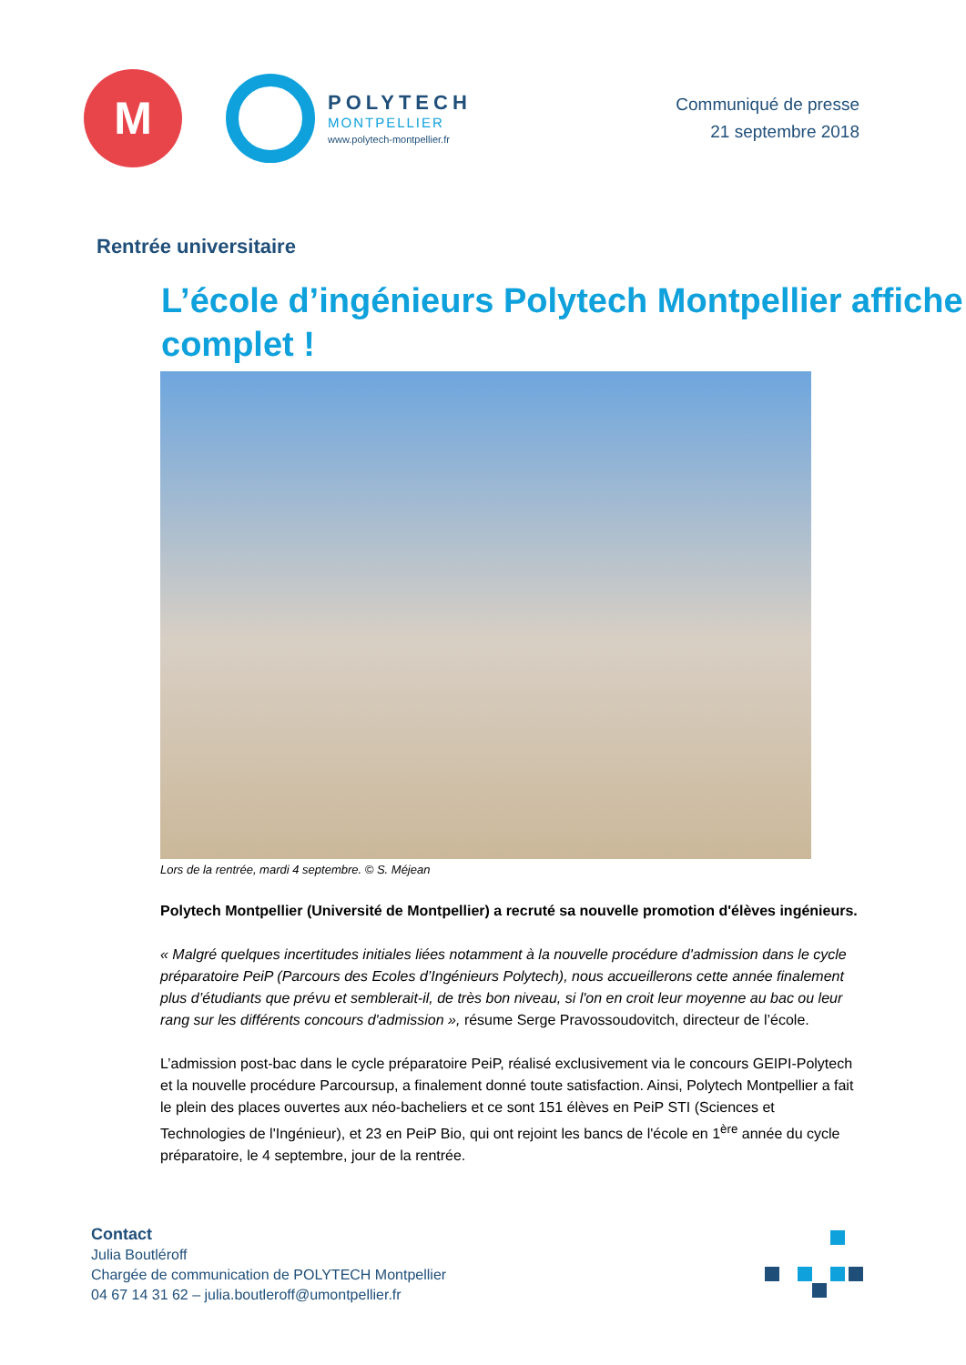M
POLYTECH
MONTPELLIER
www.polytech-montpellier.fr
Communiqué de presse
21 septembre 2018
Rentrée universitaire
L’école d’ingénieurs Polytech Montpellier affiche complet !
Lors de la rentrée, mardi 4 septembre. © S. Méjean
Polytech Montpellier (Université de Montpellier) a recruté sa nouvelle promotion d'élèves ingénieurs.
« Malgré quelques incertitudes initiales liées notamment à la nouvelle procédure d'admission dans le cycle préparatoire PeiP (Parcours des Ecoles d’Ingénieurs Polytech), nous accueillerons cette année finalement plus d’étudiants que prévu et semblerait-il, de très bon niveau, si l'on en croit leur moyenne au bac ou leur rang sur les différents concours d'admission », résume Serge Pravossoudovitch, directeur de l’école.
L’admission post-bac dans le cycle préparatoire PeiP, réalisé exclusivement via le concours GEIPI-Polytech et la nouvelle procédure Parcoursup, a finalement donné toute satisfaction. Ainsi, Polytech Montpellier a fait le plein des places ouvertes aux néo-bacheliers et ce sont 151 élèves en PeiP STI (Sciences et Technologies de l'Ingénieur), et 23 en PeiP Bio, qui ont rejoint les bancs de l'école en 1<sup>ère</sup> année du cycle préparatoire, le 4 septembre, jour de la rentrée.
Contact
Julia Boutléroff
Chargée de communication de POLYTECH Montpellier
04 67 14 31 62 – julia.boutleroff@umontpellier.fr